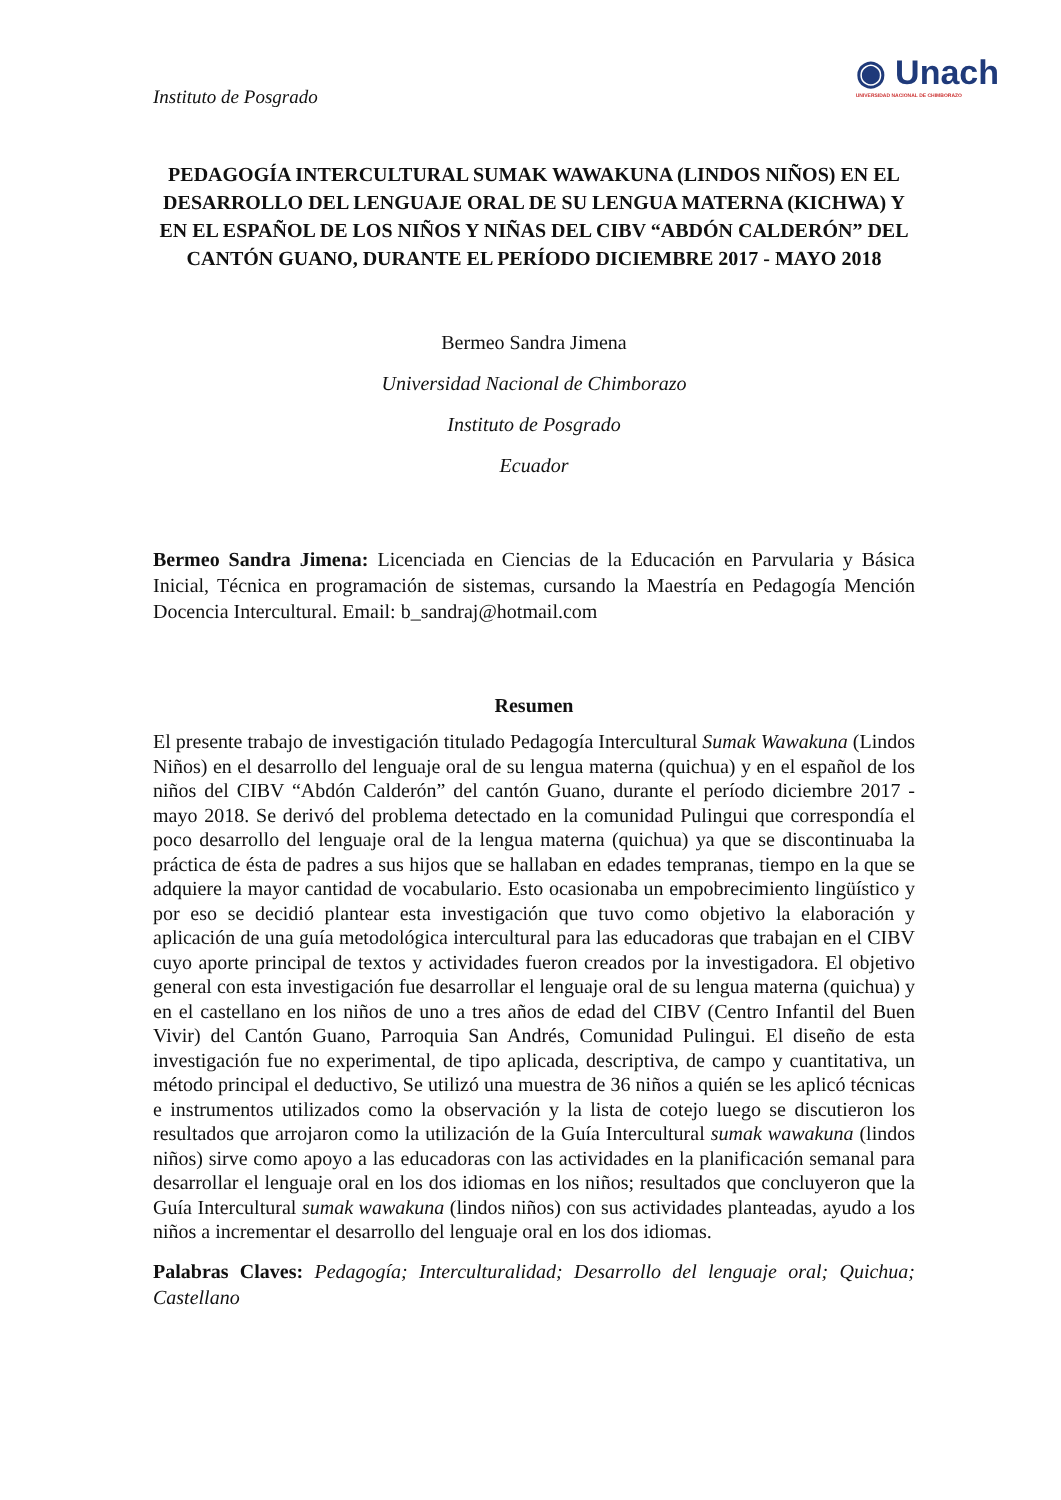Instituto de Posgrado
◉ Unach
UNIVERSIDAD NACIONAL DE CHIMBORAZO
PEDAGOGÍA INTERCULTURAL SUMAK WAWAKUNA (LINDOS NIÑOS) EN EL DESARROLLO DEL LENGUAJE ORAL DE SU LENGUA MATERNA (KICHWA) Y EN EL ESPAÑOL DE LOS NIÑOS Y NIÑAS DEL CIBV “ABDÓN CALDERÓN” DEL CANTÓN GUANO, DURANTE EL PERÍODO DICIEMBRE 2017 - MAYO 2018
Bermeo Sandra Jimena
Universidad Nacional de Chimborazo
Instituto de Posgrado
Ecuador
Bermeo Sandra Jimena: Licenciada en Ciencias de la Educación en Parvularia y Básica Inicial, Técnica en programación de sistemas, cursando la Maestría en Pedagogía Mención Docencia Intercultural. Email: b_sandraj@hotmail.com
Resumen
El presente trabajo de investigación titulado Pedagogía Intercultural Sumak Wawakuna (Lindos Niños) en el desarrollo del lenguaje oral de su lengua materna (quichua) y en el español de los niños del CIBV “Abdón Calderón” del cantón Guano, durante el período diciembre 2017 - mayo 2018. Se derivó del problema detectado en la comunidad Pulingui que correspondía el poco desarrollo del lenguaje oral de la lengua materna (quichua) ya que se discontinuaba la práctica de ésta de padres a sus hijos que se hallaban en edades tempranas, tiempo en la que se adquiere la mayor cantidad de vocabulario. Esto ocasionaba un empobrecimiento lingüístico y por eso se decidió plantear esta investigación que tuvo como objetivo la elaboración y aplicación de una guía metodológica intercultural para las educadoras que trabajan en el CIBV cuyo aporte principal de textos y actividades fueron creados por la investigadora. El objetivo general con esta investigación fue desarrollar el lenguaje oral de su lengua materna (quichua) y en el castellano en los niños de uno a tres años de edad del CIBV (Centro Infantil del Buen Vivir) del Cantón Guano, Parroquia San Andrés, Comunidad Pulingui. El diseño de esta investigación fue no experimental, de tipo aplicada, descriptiva, de campo y cuantitativa, un método principal el deductivo, Se utilizó una muestra de 36 niños a quién se les aplicó técnicas e instrumentos utilizados como la observación y la lista de cotejo luego se discutieron los resultados que arrojaron como la utilización de la Guía Intercultural sumak wawakuna (lindos niños) sirve como apoyo a las educadoras con las actividades en la planificación semanal para desarrollar el lenguaje oral en los dos idiomas en los niños; resultados que concluyeron que la Guía Intercultural sumak wawakuna (lindos niños) con sus actividades planteadas, ayudo a los niños a incrementar el desarrollo del lenguaje oral en los dos idiomas.
Palabras Claves: Pedagogía; Interculturalidad; Desarrollo del lenguaje oral; Quichua; Castellano